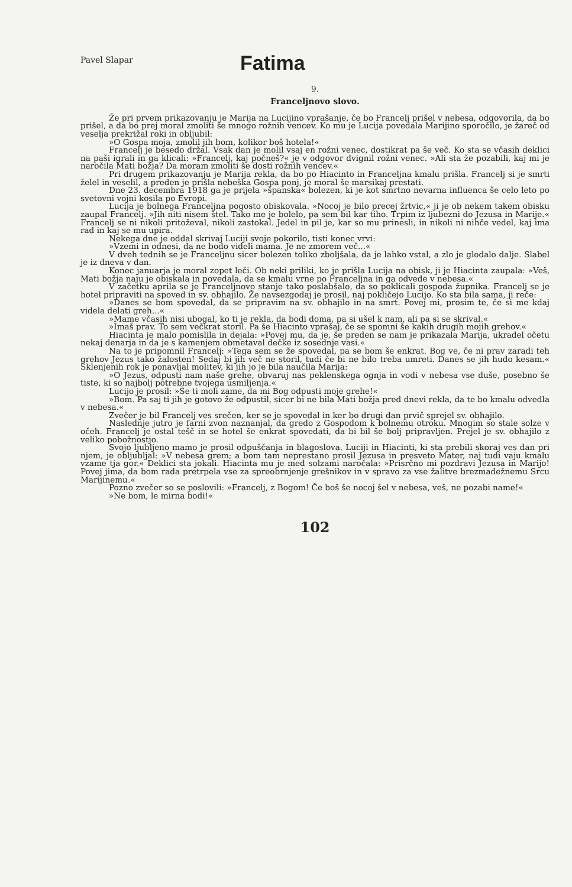Pavel Slapar
Fatima
9.
Franceljnovo slovo.
Že pri prvem prikazovanju je Marija na Lucijino vprašanje, če bo Francelj prišel v nebesa, odgovorila, da bo prišel, a da bo prej moral zmoliti še mnogo rožnih vencev. Ko mu je Lucija povedala Marijino sporočilo, je žareč od veselja prekrižal roki in obljubil:
»O Gospa moja, zmolil jih bom, kolikor boš hotela!«
Francelj je besedo držal. Vsak dan je molil vsaj en rožni venec, dostikrat pa še več. Ko sta se včasih deklici na paši igrali in ga klicali: »Francelj, kaj počneš?« je v odgovor dvignil rožni venec. »Ali sta že pozabili, kaj mi je naročila Mati božja? Da moram zmoliti še dosti rožnih vencev.«
Pri drugem prikazovanju je Marija rekla, da bo po Hiacinto in Franceljna kmalu prišla. Francelj si je smrti želel in veselil, a preden je prišla nebeška Gospa ponj, je moral še marsikaj prestati.
Dne 23. decembra 1918 ga je prijela »španska« bolezen, ki je kot smrtno nevarna influenca še celo leto po svetovni vojni kosila po Evropi.
Lucija je bolnega Franceljna pogosto obiskovala. »Nocoj je bilo precej žrtvic,« ji je ob nekem takem obisku zaupal Francelj. »Jih niti nisem štel. Tako me je bolelo, pa sem bil kar tiho. Trpim iz ljubezni do Jezusa in Marije.« Francelj se ni nikoli pritoževal, nikoli zastokal. Jedel in pil je, kar so mu prinesli, in nikoli ni nihče vedel, kaj ima rad in kaj se mu upira.
Nekega dne je oddal skrivaj Luciji svoje pokorilo, tisti konec vrvi:
»Vzemi in odnesi, da ne bodo videli mama. Je ne zmorem več...«
V dveh tednih se je Franceljnu sicer bolezen toliko zboljšala, da je lahko vstal, a zlo je glodalo dalje. Slabel je iz dneva v dan.
Konec januarja je moral zopet leči. Ob neki priliki, ko je prišla Lucija na obisk, ji je Hiacinta zaupala: »Veš, Mati božja naju je obiskala in povedala, da se kmalu vrne po Franceljna in ga odvede v nebesa.«
V začetku aprila se je Franceljnovo stanje tako poslabšalo, da so poklicali gospoda župnika. Francelj se je hotel pripraviti na spoved in sv. obhajilo. Že navsezgodaj je prosil, naj pokličejo Lucijo. Ko sta bila sama, ji reče:
»Danes se bom spovedal, da se pripravim na sv. obhajilo in na smrt. Povej mi, prosim te, če si me kdaj videla delati greh...«
»Mame včasih nisi ubogal, ko ti je rekla, da bodi doma, pa si ušel k nam, ali pa si se skrival.«
»Imaš prav. To sem večkrat storil. Pa še Hiacinto vprašaj, če se spomni še kakih drugih mojih grehov.«
Hiacinta je malo pomislila in dejala: »Povej mu, da je, še preden se nam je prikazala Marija, ukradel očetu nekaj denarja in da je s kamenjem obmetaval dečke iz sosednje vasi.«
Na to je pripomnil Francelj: »Tega sem se že spovedal, pa se bom še enkrat. Bog ve, če ni prav zaradi teh grehov Jezus tako žalosten! Sedaj bi jih več ne storil, tudi če bi ne bilo treba umreti. Danes se jih hudo kesam.« Sklenjenih rok je ponavljal molitev, ki jih jo je bila naučila Marija:
»O Jezus, odpusti nam naše grehe, obvaruj nas peklenskega ognja in vodi v nebesa vse duše, posebno še tiste, ki so najbolj potrebne tvojega usmiljenja.«
Lucijo je prosil: »Še ti moli zame, da mi Bog odpusti moje grehe!«
»Bom. Pa saj ti jih je gotovo že odpustil, sicer bi ne bila Mati božja pred dnevi rekla, da te bo kmalu odvedla v nebesa.«
Zvečer je bil Francelj ves srečen, ker se je spovedal in ker bo drugi dan prvič sprejel sv. obhajilo.
Naslednje jutro je farni zvon naznanjal, da gredo z Gospodom k bolnemu otroku. Mnogim so stale solze v očeh. Francelj je ostal tešč in se hotel še enkrat spovedati, da bi bil še bolj pripravljen. Prejel je sv. obhajilo z veliko pobožnostjo.
Svojo ljubljeno mamo je prosil odpuščanja in blagoslova. Luciji in Hiacinti, ki sta prebili skoraj ves dan pri njem, je obljubljal: »V nebesa grem; a bom tam neprestano prosil Jezusa in presveto Mater, naj tudi vaju kmalu vzame tja gor.« Deklici sta jokali. Hiacinta mu je med solzami naročala: »Prisrčno mi pozdravi Jezusa in Marijo! Povej jima, da bom rada pretrpela vse za spreobrnjenje grešnikov in v spravo za vse žalitve brezmadežnemu Srcu Marijinemu.«
Pozno zvečer so se poslovili: »Francelj, z Bogom! Če boš še nocoj šel v nebesa, veš, ne pozabi name!«
»Ne bom, le mirna bodi!«
102